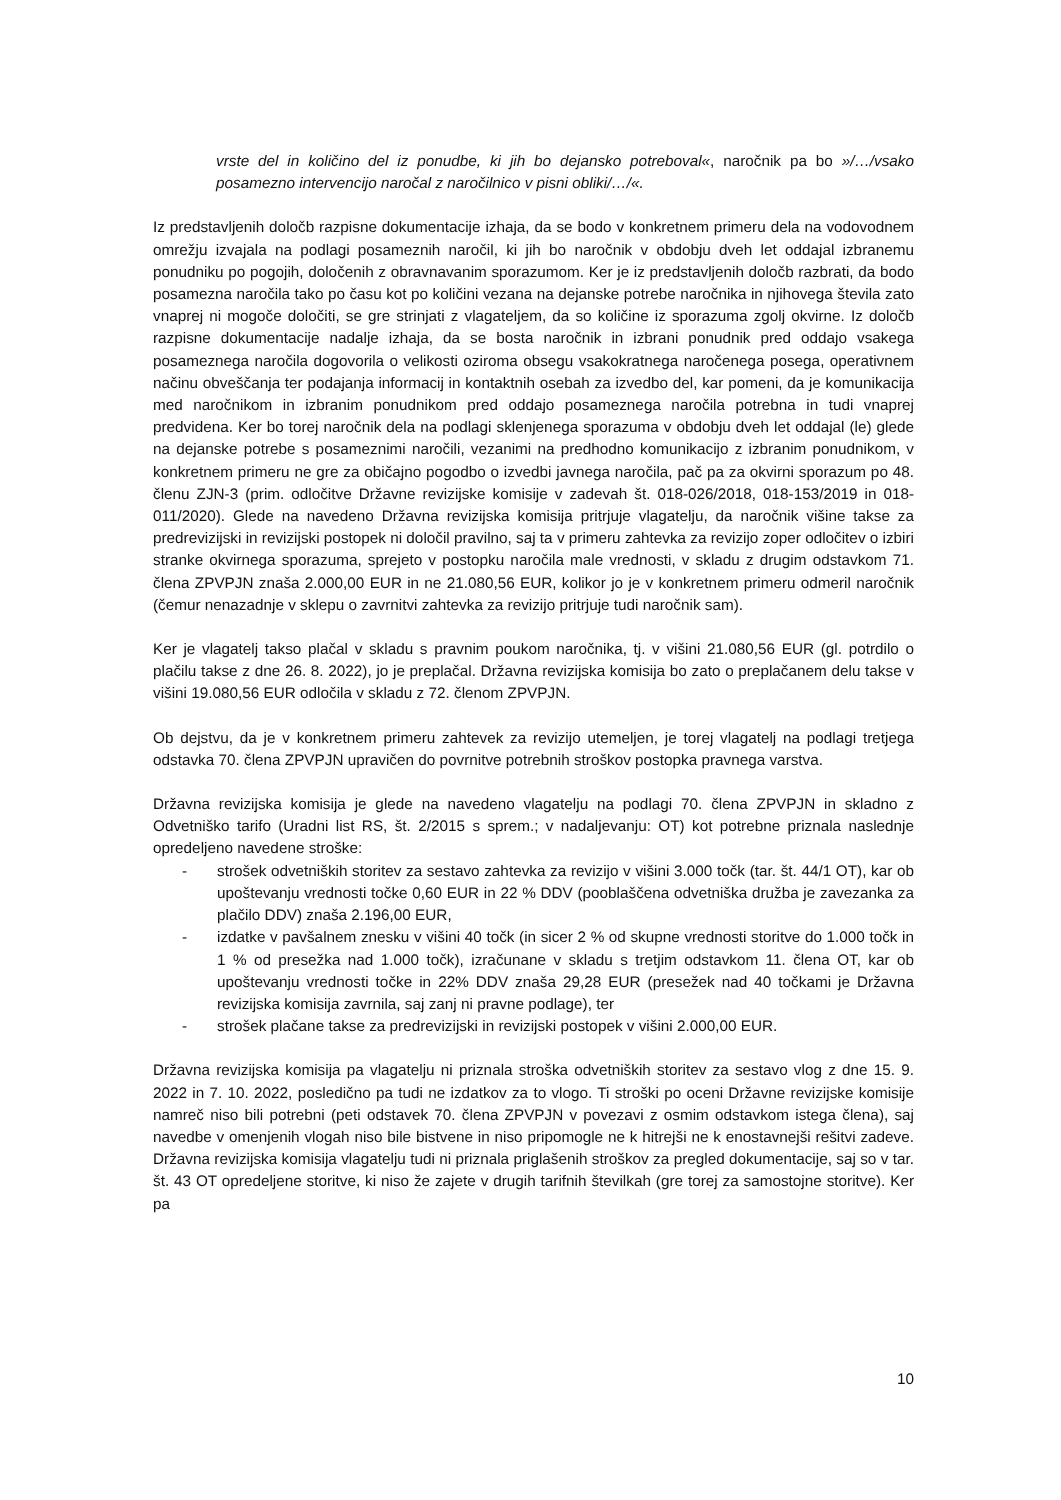vrste del in količino del iz ponudbe, ki jih bo dejansko potreboval«, naročnik pa bo »/…/vsako posamezno intervencijo naročal z naročilnico v pisni obliki/…/«.
Iz predstavljenih določb razpisne dokumentacije izhaja, da se bodo v konkretnem primeru dela na vodovodnem omrežju izvajala na podlagi posameznih naročil, ki jih bo naročnik v obdobju dveh let oddajal izbranemu ponudniku po pogojih, določenih z obravnavanim sporazumom. Ker je iz predstavljenih določb razbrati, da bodo posamezna naročila tako po času kot po količini vezana na dejanske potrebe naročnika in njihovega števila zato vnaprej ni mogoče določiti, se gre strinjati z vlagateljem, da so količine iz sporazuma zgolj okvirne. Iz določb razpisne dokumentacije nadalje izhaja, da se bosta naročnik in izbrani ponudnik pred oddajo vsakega posameznega naročila dogovorila o velikosti oziroma obsegu vsakokratnega naročenega posega, operativnem načinu obveščanja ter podajanja informacij in kontaktnih osebah za izvedbo del, kar pomeni, da je komunikacija med naročnikom in izbranim ponudnikom pred oddajo posameznega naročila potrebna in tudi vnaprej predvidena. Ker bo torej naročnik dela na podlagi sklenjenega sporazuma v obdobju dveh let oddajal (le) glede na dejanske potrebe s posameznimi naročili, vezanimi na predhodno komunikacijo z izbranim ponudnikom, v konkretnem primeru ne gre za običajno pogodbo o izvedbi javnega naročila, pač pa za okvirni sporazum po 48. členu ZJN-3 (prim. odločitve Državne revizijske komisije v zadevah št. 018-026/2018, 018-153/2019 in 018-011/2020). Glede na navedeno Državna revizijska komisija pritrjuje vlagatelju, da naročnik višine takse za predrevizijski in revizijski postopek ni določil pravilno, saj ta v primeru zahtevka za revizijo zoper odločitev o izbiri stranke okvirnega sporazuma, sprejeto v postopku naročila male vrednosti, v skladu z drugim odstavkom 71. člena ZPVPJN znaša 2.000,00 EUR in ne 21.080,56 EUR, kolikor jo je v konkretnem primeru odmeril naročnik (čemur nenazadnje v sklepu o zavrnitvi zahtevka za revizijo pritrjuje tudi naročnik sam).
Ker je vlagatelj takso plačal v skladu s pravnim poukom naročnika, tj. v višini 21.080,56 EUR (gl. potrdilo o plačilu takse z dne 26. 8. 2022), jo je preplačal. Državna revizijska komisija bo zato o preplačanem delu takse v višini 19.080,56 EUR odločila v skladu z 72. členom ZPVPJN.
Ob dejstvu, da je v konkretnem primeru zahtevek za revizijo utemeljen, je torej vlagatelj na podlagi tretjega odstavka 70. člena ZPVPJN upravičen do povrnitve potrebnih stroškov postopka pravnega varstva.
Državna revizijska komisija je glede na navedeno vlagatelju na podlagi 70. člena ZPVPJN in skladno z Odvetniško tarifo (Uradni list RS, št. 2/2015 s sprem.; v nadaljevanju: OT) kot potrebne priznala naslednje opredeljeno navedene stroške:
- strošek odvetniških storitev za sestavo zahtevka za revizijo v višini 3.000 točk (tar. št. 44/1 OT), kar ob upoštevanju vrednosti točke 0,60 EUR in 22 % DDV (pooblaščena odvetniška družba je zavezanka za plačilo DDV) znaša 2.196,00 EUR,
- izdatke v pavšalnem znesku v višini 40 točk (in sicer 2 % od skupne vrednosti storitve do 1.000 točk in 1 % od presežka nad 1.000 točk), izračunane v skladu s tretjim odstavkom 11. člena OT, kar ob upoštevanju vrednosti točke in 22% DDV znaša 29,28 EUR (presežek nad 40 točkami je Državna revizijska komisija zavrnila, saj zanj ni pravne podlage), ter
- strošek plačane takse za predrevizijski in revizijski postopek v višini 2.000,00 EUR.
Državna revizijska komisija pa vlagatelju ni priznala stroška odvetniških storitev za sestavo vlog z dne 15. 9. 2022 in 7. 10. 2022, posledično pa tudi ne izdatkov za to vlogo. Ti stroški po oceni Državne revizijske komisije namreč niso bili potrebni (peti odstavek 70. člena ZPVPJN v povezavi z osmim odstavkom istega člena), saj navedbe v omenjenih vlogah niso bile bistvene in niso pripomogle ne k hitrejši ne k enostavnejši rešitvi zadeve. Državna revizijska komisija vlagatelju tudi ni priznala priglašenih stroškov za pregled dokumentacije, saj so v tar. št. 43 OT opredeljene storitve, ki niso že zajete v drugih tarifnih številkah (gre torej za samostojne storitve). Ker pa
10